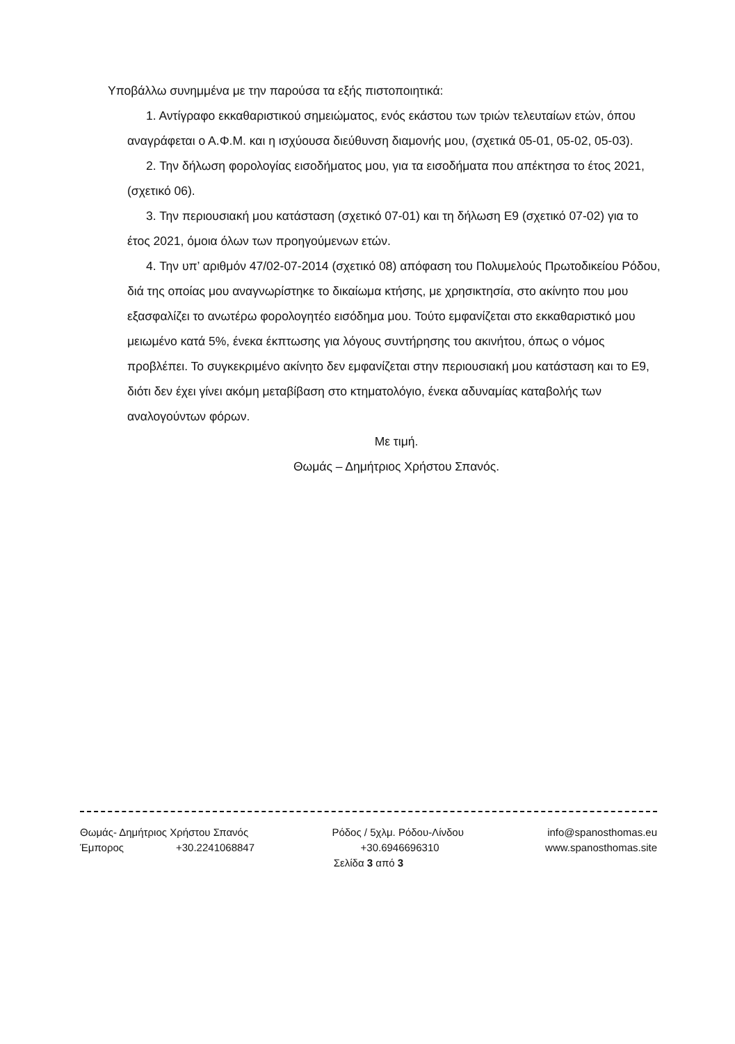Υποβάλλω συνημμένα με την παρούσα τα εξής πιστοποιητικά:
1. Αντίγραφο εκκαθαριστικού σημειώματος, ενός εκάστου των τριών τελευταίων ετών, όπου αναγράφεται ο Α.Φ.Μ. και η ισχύουσα διεύθυνση διαμονής μου, (σχετικά 05-01, 05-02, 05-03).
2. Την δήλωση φορολογίας εισοδήματος μου, για τα εισοδήματα που απέκτησα το έτος 2021, (σχετικό 06).
3. Την περιουσιακή μου κατάσταση (σχετικό 07-01) και τη δήλωση Ε9 (σχετικό 07-02) για το έτος 2021, όμοια όλων των προηγούμενων ετών.
4. Την υπ’ αριθμόν 47/02-07-2014 (σχετικό 08) απόφαση του Πολυμελούς Πρωτοδικείου Ρόδου, διά της οποίας μου αναγνωρίστηκε το δικαίωμα κτήσης, με χρησικτησία, στο ακίνητο που μου εξασφαλίζει το ανωτέρω φορολογητέο εισόδημα μου. Τούτο εμφανίζεται στο εκκαθαριστικό μου μειωμένο κατά 5%, ένεκα έκπτωσης για λόγους συντήρησης του ακινήτου, όπως ο νόμος προβλέπει. Το συγκεκριμένο ακίνητο δεν εμφανίζεται στην περιουσιακή μου κατάσταση και το Ε9, διότι δεν έχει γίνει ακόμη μεταβίβαση στο κτηματολόγιο, ένεκα αδυναμίας καταβολής των αναλογούντων φόρων.
Με τιμή.
Θωμάς – Δημήτριος Χρήστου Σπανός.
Θωμάς- Δημήτριος Χρήστου Σπανός Ρόδος / 5χλμ. Ρόδου-Λίνδου info@spanosthomas.eu
Έμπορος +30.2241068847 +30.6946696310 www.spanosthomas.site
Σελίδα 3 από 3